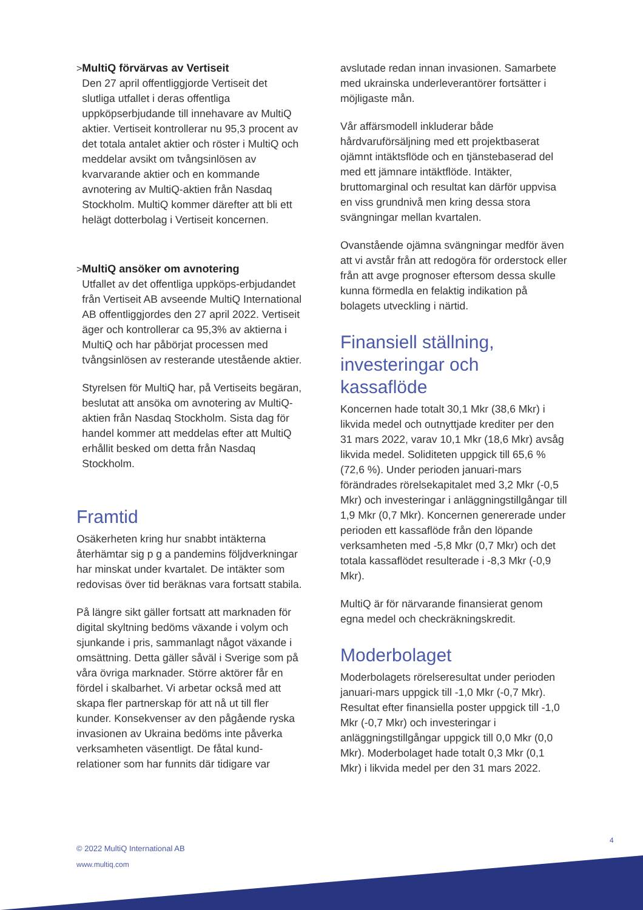> MultiQ förvärvas av Vertiseit
Den 27 april offentliggjorde Vertiseit det slutliga utfallet i deras offentliga uppköpserbjudande till innehavare av MultiQ aktier. Vertiseit kontrollerar nu 95,3 procent av det totala antalet aktier och röster i MultiQ och meddelar avsikt om tvångsinlösen av kvarvarande aktier och en kommande avnotering av MultiQ-aktien från Nasdaq Stockholm. MultiQ kommer därefter att bli ett helägt dotterbolag i Vertiseit koncernen.
> MultiQ ansöker om avnotering
Utfallet av det offentliga uppköps-erbjudandet från Vertiseit AB avseende MultiQ International AB offentliggjordes den 27 april 2022. Vertiseit äger och kontrollerar ca 95,3% av aktierna i MultiQ och har påbörjat processen med tvångsinlösen av resterande utestående aktier.
Styrelsen för MultiQ har, på Vertiseits begäran, beslutat att ansöka om avnotering av MultiQ-aktien från Nasdaq Stockholm. Sista dag för handel kommer att meddelas efter att MultiQ erhållit besked om detta från Nasdaq Stockholm.
Framtid
Osäkerheten kring hur snabbt intäkterna återhämtar sig p g a pandemins följdverkningar har minskat under kvartalet. De intäkter som redovisas över tid beräknas vara fortsatt stabila.
På längre sikt gäller fortsatt att marknaden för digital skyltning bedöms växande i volym och sjunkande i pris, sammanlagt något växande i omsättning. Detta gäller såväl i Sverige som på våra övriga marknader. Större aktörer får en fördel i skalbarhet. Vi arbetar också med att skapa fler partnerskap för att nå ut till fler kunder. Konsekvenser av den pågående ryska invasionen av Ukraina bedöms inte påverka verksamheten väsentligt. De fåtal kund-relationer som har funnits där tidigare var
avslutade redan innan invasionen. Samarbete med ukrainska underleverantörer fortsätter i möjligaste mån.
Vår affärsmodell inkluderar både hårdvaruförsäljning med ett projektbaserat ojämnt intäktsflöde och en tjänstebaserad del med ett jämnare intäktflöde. Intäkter, bruttomarginal och resultat kan därför uppvisa en viss grundnivå men kring dessa stora svängningar mellan kvartalen.
Ovanstående ojämna svängningar medför även att vi avstår från att redogöra för orderstock eller från att avge prognoser eftersom dessa skulle kunna förmedla en felaktig indikation på bolagets utveckling i närtid.
Finansiell ställning, investeringar och kassaflöde
Koncernen hade totalt 30,1 Mkr (38,6 Mkr) i likvida medel och outnyttjade krediter per den 31 mars 2022, varav 10,1 Mkr (18,6 Mkr) avsåg likvida medel. Soliditeten uppgick till 65,6 % (72,6 %). Under perioden januari-mars förändrades rörelsekapitalet med 3,2 Mkr (-0,5 Mkr) och investeringar i anläggningstillgångar till 1,9 Mkr (0,7 Mkr). Koncernen genererade under perioden ett kassaflöde från den löpande verksamheten med -5,8 Mkr (0,7 Mkr) och det totala kassaflödet resulterade i -8,3 Mkr (-0,9 Mkr).
MultiQ är för närvarande finansierat genom egna medel och checkräkningskredit.
Moderbolaget
Moderbolagets rörelseresultat under perioden januari-mars uppgick till -1,0 Mkr (-0,7 Mkr). Resultat efter finansiella poster uppgick till -1,0 Mkr (-0,7 Mkr) och investeringar i anläggningstillgångar uppgick till 0,0 Mkr (0,0 Mkr). Moderbolaget hade totalt 0,3 Mkr (0,1 Mkr) i likvida medel per den 31 mars 2022.
© 2022 MultiQ International AB
www.multiq.com
4